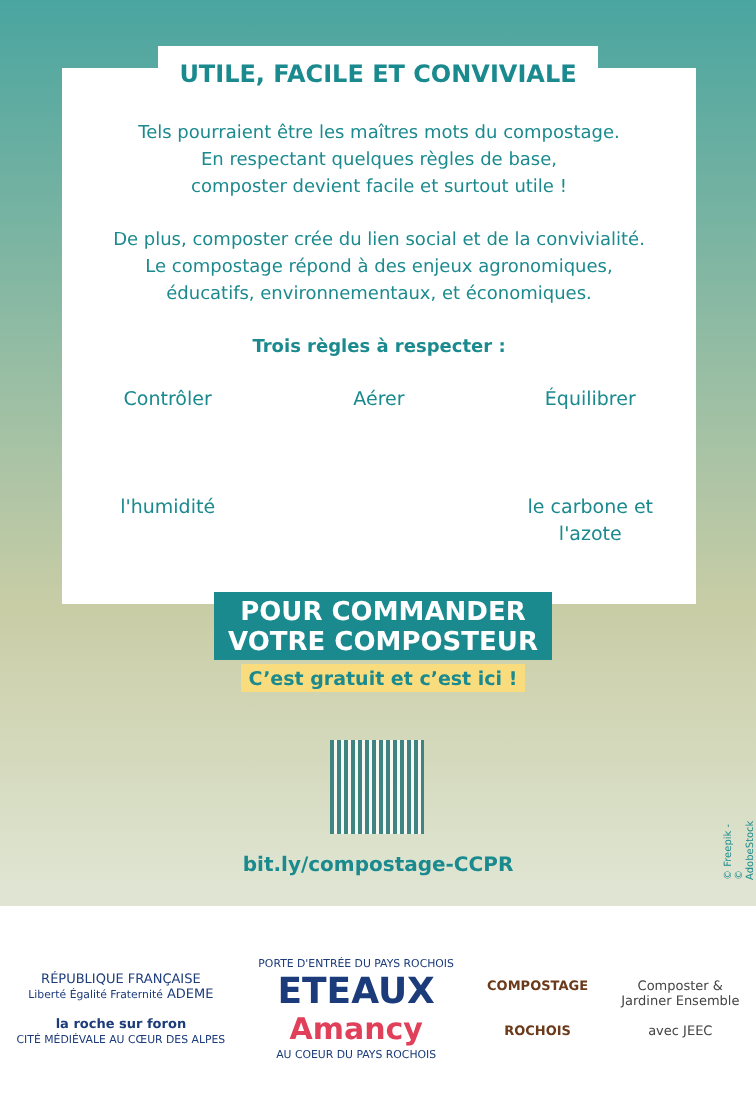UTILE, FACILE ET CONVIVIALE
Tels pourraient être les maîtres mots du compostage.
En respectant quelques règles de base,
composter devient facile et surtout utile !
De plus, composter crée du lien social et de la convivialité.
Le compostage répond à des enjeux agronomiques,
éducatifs, environnementaux, et économiques.
Trois règles à respecter :
Contrôler
l'humidité
Aérer Équilibrer
le carbone et l'azote
POUR COMMANDER
VOTRE COMPOSTEUR
C’est gratuit et c’est ici !
bit.ly/compostage-CCPR
© Freepik - © AdobeStock
RÉPUBLIQUE FRANÇAISE
Liberté Égalité Fraternité ADEME
la roche sur foron
CITÉ MÉDIÉVALE AU CŒUR DES ALPES
PORTE D'ENTRÉE DU PAYS ROCHOIS
ETEAUX
Amancy
AU COEUR DU PAYS ROCHOIS
COMPOSTAGE
ROCHOIS
Composter &
Jardiner Ensemble
avec JEEC